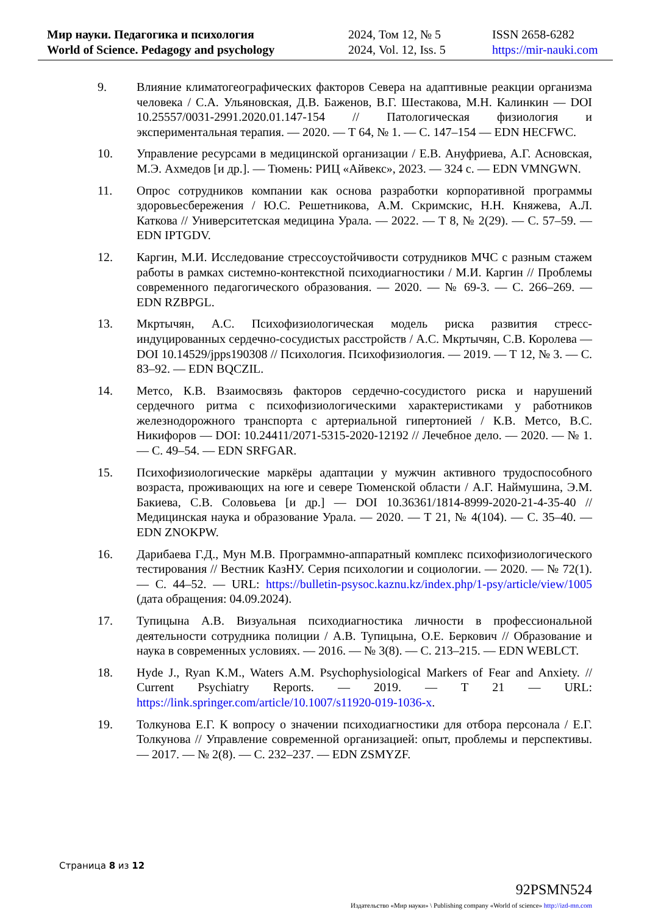Мир науки. Педагогика и психология
World of Science. Pedagogy and psychology
2024, Том 12, № 5
2024, Vol. 12, Iss. 5
ISSN 2658-6282
https://mir-nauki.com
9. Влияние климатогеографических факторов Севера на адаптивные реакции организма человека / С.А. Ульяновская, Д.В. Баженов, В.Г. Шестакова, М.Н. Калинкин — DOI 10.25557/0031-2991.2020.01.147-154 // Патологическая физиология и экспериментальная терапия. — 2020. — Т 64, № 1. — С. 147–154 — EDN HECFWC.
10. Управление ресурсами в медицинской организации / Е.В. Ануфриева, А.Г. Асновская, М.Э. Ахмедов [и др.]. — Тюмень: РИЦ «Айвекс», 2023. — 324 с. — EDN VMNGWN.
11. Опрос сотрудников компании как основа разработки корпоративной программы здоровьесбережения / Ю.С. Решетникова, А.М. Скримскис, Н.Н. Княжева, А.Л. Каткова // Университетская медицина Урала. — 2022. — Т 8, № 2(29). — С. 57–59. — EDN IPTGDV.
12. Каргин, М.И. Исследование стрессоустойчивости сотрудников МЧС с разным стажем работы в рамках системно-контекстной психодиагностики / М.И. Каргин // Проблемы современного педагогического образования. — 2020. — № 69-3. — С. 266–269. — EDN RZBPGL.
13. Мкртычян, А.С. Психофизиологическая модель риска развития стресс-индуцированных сердечно-сосудистых расстройств / А.С. Мкртычян, С.В. Королева — DOI 10.14529/jpps190308 // Психология. Психофизиология. — 2019. — Т 12, № 3. — С. 83–92. — EDN BQCZIL.
14. Метсо, К.В. Взаимосвязь факторов сердечно-сосудистого риска и нарушений сердечного ритма с психофизиологическими характеристиками у работников железнодорожного транспорта с артериальной гипертонией / К.В. Метсо, В.С. Никифоров — DOI: 10.24411/2071-5315-2020-12192 // Лечебное дело. — 2020. — № 1. — С. 49–54. — EDN SRFGAR.
15. Психофизиологические маркёры адаптации у мужчин активного трудоспособного возраста, проживающих на юге и севере Тюменской области / А.Г. Наймушина, Э.М. Бакиева, С.В. Соловьева [и др.] — DOI 10.36361/1814-8999-2020-21-4-35-40 // Медицинская наука и образование Урала. — 2020. — Т 21, № 4(104). — С. 35–40. — EDN ZNOKPW.
16. Дарибаева Г.Д., Мун М.В. Программно-аппаратный комплекс психофизиологического тестирования // Вестник КазНУ. Серия психологии и социологии. — 2020. — № 72(1). — С. 44–52. — URL: https://bulletin-psysoc.kaznu.kz/index.php/1-psy/article/view/1005 (дата обращения: 04.09.2024).
17. Тупицына А.В. Визуальная психодиагностика личности в профессиональной деятельности сотрудника полиции / А.В. Тупицына, О.Е. Беркович // Образование и наука в современных условиях. — 2016. — № 3(8). — С. 213–215. — EDN WEBLCT.
18. Hyde J., Ryan K.M., Waters A.M. Psychophysiological Markers of Fear and Anxiety. // Current Psychiatry Reports. — 2019. — Т 21 — URL: https://link.springer.com/article/10.1007/s11920-019-1036-x.
19. Толкунова Е.Г. К вопросу о значении психодиагностики для отбора персонала / Е.Г. Толкунова // Управление современной организацией: опыт, проблемы и перспективы. — 2017. — № 2(8). — С. 232–237. — EDN ZSMYZF.
Страница 8 из 12
92PSMN524
Издательство «Мир науки» \ Publishing company «World of science» http://izd-mn.com